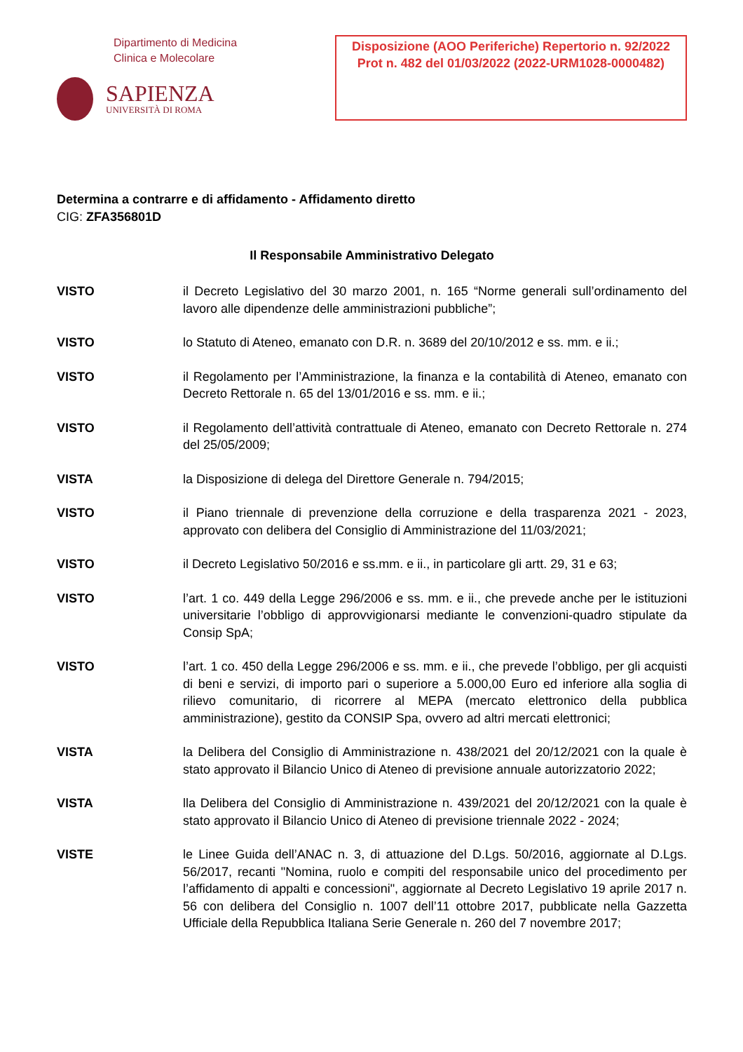Dipartimento di Medicina
Clinica e Molecolare
SAPIENZA
UNIVERSITÀ DI ROMA
Disposizione (AOO Periferiche) Repertorio n. 92/2022 Prot n. 482 del 01/03/2022 (2022-URM1028-0000482)
Determina a contrarre e di affidamento - Affidamento diretto
CIG: ZFA356801D
Il Responsabile Amministrativo Delegato
VISTO il Decreto Legislativo del 30 marzo 2001, n. 165 “Norme generali sull’ordinamento del lavoro alle dipendenze delle amministrazioni pubbliche”;
VISTO lo Statuto di Ateneo, emanato con D.R. n. 3689 del 20/10/2012 e ss. mm. e ii.;
VISTO il Regolamento per l’Amministrazione, la finanza e la contabilità di Ateneo, emanato con Decreto Rettorale n. 65 del 13/01/2016 e ss. mm. e ii.;
VISTO il Regolamento dell’attività contrattuale di Ateneo, emanato con Decreto Rettorale n. 274 del 25/05/2009;
VISTA la Disposizione di delega del Direttore Generale n. 794/2015;
VISTO il Piano triennale di prevenzione della corruzione e della trasparenza 2021 - 2023, approvato con delibera del Consiglio di Amministrazione del 11/03/2021;
VISTO il Decreto Legislativo 50/2016 e ss.mm. e ii., in particolare gli artt. 29, 31 e 63;
VISTO l’art. 1 co. 449 della Legge 296/2006 e ss. mm. e ii., che prevede anche per le istituzioni universitarie l’obbligo di approvvigionarsi mediante le convenzioni-quadro stipulate da Consip SpA;
VISTO l’art. 1 co. 450 della Legge 296/2006 e ss. mm. e ii., che prevede l’obbligo, per gli acquisti di beni e servizi, di importo pari o superiore a 5.000,00 Euro ed inferiore alla soglia di rilievo comunitario, di ricorrere al MEPA (mercato elettronico della pubblica amministrazione), gestito da CONSIP Spa, ovvero ad altri mercati elettronici;
VISTA la Delibera del Consiglio di Amministrazione n. 438/2021 del 20/12/2021 con la quale è stato approvato il Bilancio Unico di Ateneo di previsione annuale autorizzatorio 2022;
VISTA lla Delibera del Consiglio di Amministrazione n. 439/2021 del 20/12/2021 con la quale è stato approvato il Bilancio Unico di Ateneo di previsione triennale 2022 - 2024;
VISTE le Linee Guida dell’ANAC n. 3, di attuazione del D.Lgs. 50/2016, aggiornate al D.Lgs. 56/2017, recanti "Nomina, ruolo e compiti del responsabile unico del procedimento per l’affidamento di appalti e concessioni", aggiornate al Decreto Legislativo 19 aprile 2017 n. 56 con delibera del Consiglio n. 1007 dell’11 ottobre 2017, pubblicate nella Gazzetta Ufficiale della Repubblica Italiana Serie Generale n. 260 del 7 novembre 2017;